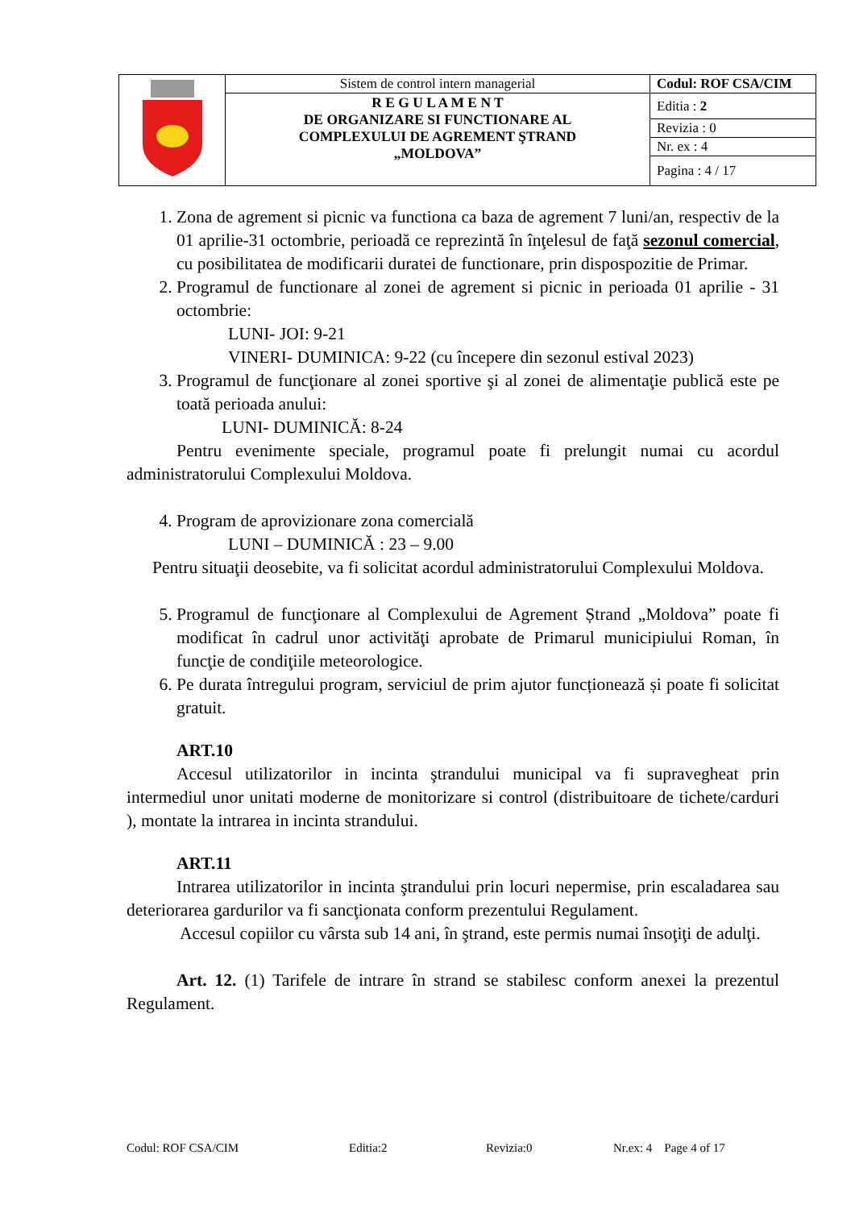| | Sistem de control intern managerial | Codul: ROF CSA/CIM |
| | R E G U L A M E N T DE ORGANIZARE SI FUNCTIONARE AL COMPLEXULUI DE AGREMENT ŞTRAND „MOLDOVA” | Editia : 2 |
| | | Revizia : 0 |
| | | Nr. ex : 4 |
| | | Pagina : 4 / 17 |
1. Zona de agrement si picnic va functiona ca baza de agrement 7 luni/an, respectiv de la 01 aprilie-31 octombrie, perioadă ce reprezintă în înţelesul de faţă sezonul comercial, cu posibilitatea de modificarii duratei de functionare, prin dispospozitie de Primar.
2. Programul de functionare al zonei de agrement si picnic in perioada 01 aprilie - 31 octombrie:
LUNI- JOI: 9-21
VINERI- DUMINICA: 9-22 (cu începere din sezonul estival 2023)
3. Programul de funcţionare al zonei sportive şi al zonei de alimentaţie publică este pe toată perioada anului:
LUNI- DUMINICĂ: 8-24
Pentru evenimente speciale, programul poate fi prelungit numai cu acordul administratorului Complexului Moldova.
4. Program de aprovizionare zona comercială
LUNI – DUMINICĂ : 23 – 9.00
Pentru situaţii deosebite, va fi solicitat acordul administratorului Complexului Moldova.
5. Programul de funcţionare al Complexului de Agrement Ștrand „Moldova” poate fi modificat în cadrul unor activităţi aprobate de Primarul municipiului Roman, în funcţie de condiţiile meteorologice.
6. Pe durata întregului program, serviciul de prim ajutor funcționează și poate fi solicitat gratuit.
ART.10
Accesul utilizatorilor in incinta ştrandului municipal va fi supravegheat prin intermediul unor unitati moderne de monitorizare si control (distribuitoare de tichete/carduri ), montate la intrarea in incinta strandului.
ART.11
Intrarea utilizatorilor in incinta ştrandului prin locuri nepermise, prin escaladarea sau deteriorarea gardurilor va fi sancţionata conform prezentului Regulament.
Accesul copiilor cu vârsta sub 14 ani, în ştrand, este permis numai însoţiţi de adulţi.
Art. 12. (1) Tarifele de intrare în strand se stabilesc conform anexei la prezentul Regulament.
Codul: ROF CSA/CIM Editia:2 Revizia:0 Nr.ex: 4 Page 4 of 17